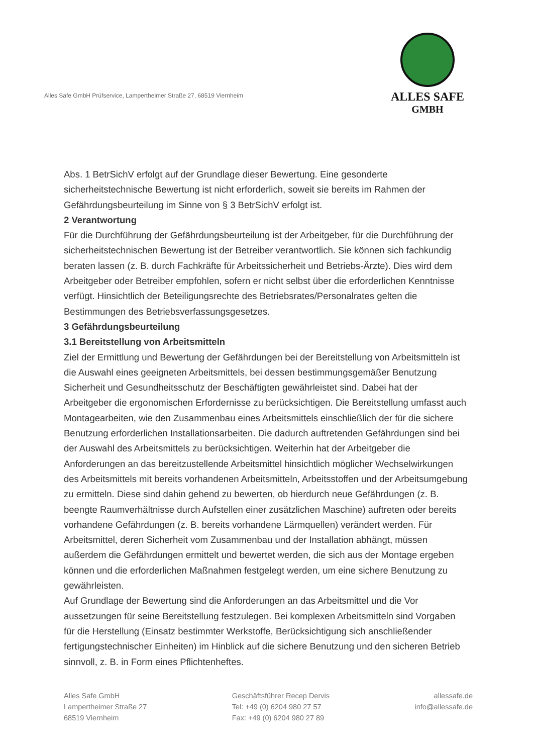Alles Safe GmbH Prüfservice, Lampertheimer Straße 27, 68519 Viernheim
ALLES SAFE
GMBH
Abs. 1 BetrSichV erfolgt auf der Grundlage dieser Bewertung. Eine gesonderte sicherheitstechnische Bewertung ist nicht erforderlich, soweit sie bereits im Rahmen der Gefährdungsbeurteilung im Sinne von § 3 BetrSichV erfolgt ist.
2 Verantwortung
Für die Durchführung der Gefährdungsbeurteilung ist der Arbeitgeber, für die Durchführung der sicherheitstechnischen Bewertung ist der Betreiber verantwortlich. Sie können sich fachkundig beraten lassen (z. B. durch Fachkräfte für Arbeitssicherheit und Betriebs-Ärzte). Dies wird dem Arbeitgeber oder Betreiber empfohlen, sofern er nicht selbst über die erforderlichen Kenntnisse verfügt. Hinsichtlich der Beteiligungsrechte des Betriebsrates/Personalrates gelten die Bestimmungen des Betriebsverfassungsgesetzes.
3 Gefährdungsbeurteilung
3.1 Bereitstellung von Arbeitsmitteln
Ziel der Ermittlung und Bewertung der Gefährdungen bei der Bereitstellung von Arbeitsmitteln ist die Auswahl eines geeigneten Arbeitsmittels, bei dessen bestimmungsgemäßer Benutzung Sicherheit und Gesundheitsschutz der Beschäftigten gewährleistet sind. Dabei hat der Arbeitgeber die ergonomischen Erfordernisse zu berücksichtigen. Die Bereitstellung umfasst auch Montagearbeiten, wie den Zusammenbau eines Arbeitsmittels einschließlich der für die sichere Benutzung erforderlichen Installationsarbeiten. Die dadurch auftretenden Gefährdungen sind bei der Auswahl des Arbeitsmittels zu berücksichtigen. Weiterhin hat der Arbeitgeber die Anforderungen an das bereitzustellende Arbeitsmittel hinsichtlich möglicher Wechselwirkungen des Arbeitsmittels mit bereits vorhandenen Arbeitsmitteln, Arbeitsstoffen und der Arbeitsumgebung zu ermitteln. Diese sind dahin gehend zu bewerten, ob hierdurch neue Gefährdungen (z. B. beengte Raumverhältnisse durch Aufstellen einer zusätzlichen Maschine) auftreten oder bereits vorhandene Gefährdungen (z. B. bereits vorhandene Lärmquellen) verändert werden. Für Arbeitsmittel, deren Sicherheit vom Zusammenbau und der Installation abhängt, müssen außerdem die Gefährdungen ermittelt und bewertet werden, die sich aus der Montage ergeben können und die erforderlichen Maßnahmen festgelegt werden, um eine sichere Benutzung zu gewährleisten.
Auf Grundlage der Bewertung sind die Anforderungen an das Arbeitsmittel und die Vor aussetzungen für seine Bereitstellung festzulegen. Bei komplexen Arbeitsmitteln sind Vorgaben für die Herstellung (Einsatz bestimmter Werkstoffe, Berücksichtigung sich anschließender fertigungstechnischer Einheiten) im Hinblick auf die sichere Benutzung und den sicheren Betrieb sinnvoll, z. B. in Form eines Pflichtenheftes.
Alles Safe GmbH
Lampertheimer Straße 27
68519 Viernheim
Geschäftsführer Recep Dervis
Tel: +49 (0) 6204 980 27 57
Fax: +49 (0) 6204 980 27 89
allessafe.de
info@allessafe.de